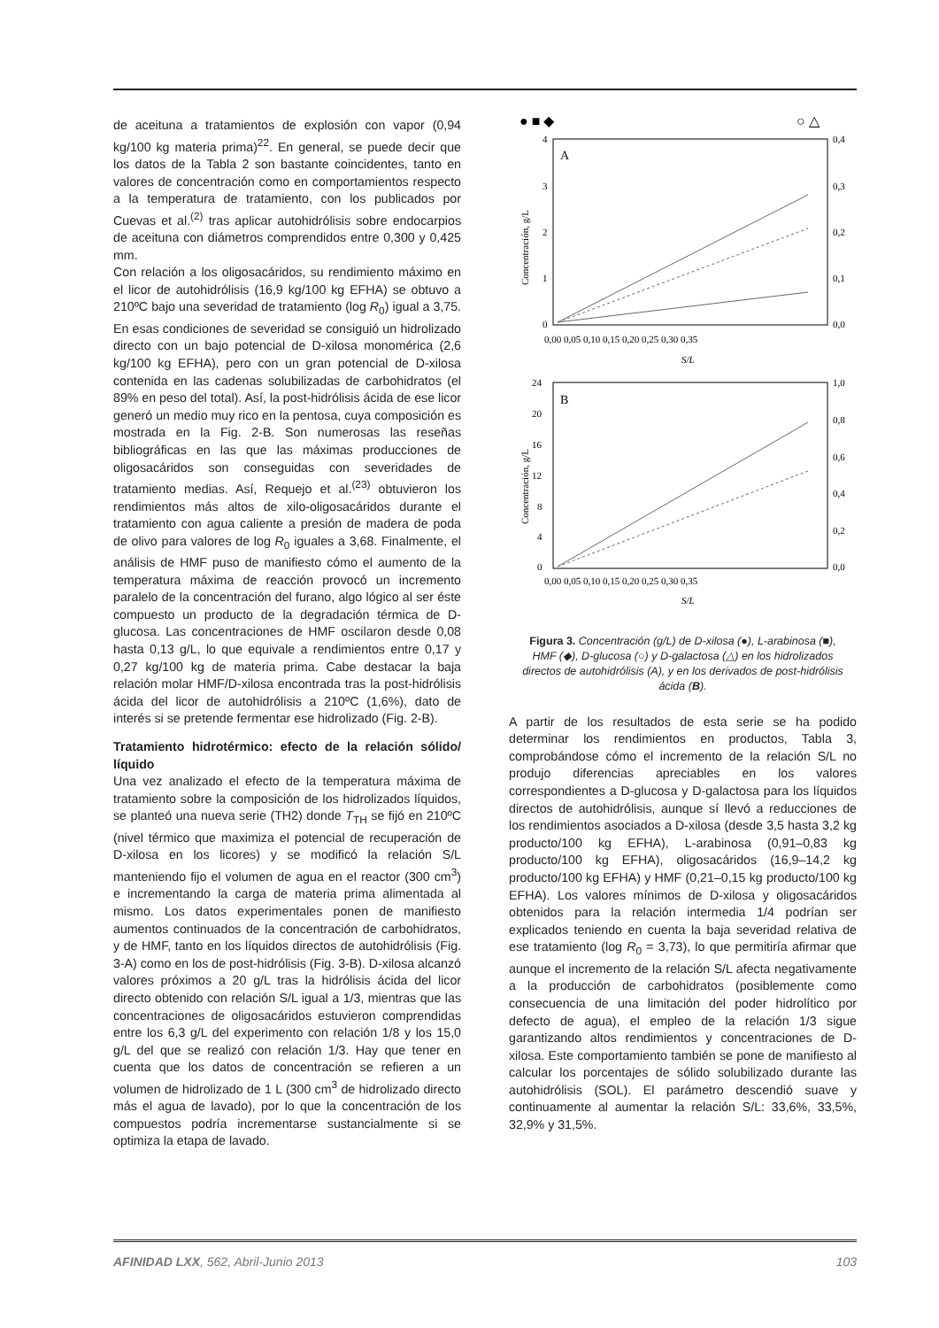de aceituna a tratamientos de explosión con vapor (0,94 kg/100 kg materia prima)<sup>22</sup>. En general, se puede decir que los datos de la Tabla 2 son bastante coincidentes, tanto en valores de concentración como en comportamientos respecto a la temperatura de tratamiento, con los publicados por Cuevas et al.<sup>(2)</sup> tras aplicar autohidrólisis sobre endocarpios de aceituna con diámetros comprendidos entre 0,300 y 0,425 mm.
Con relación a los oligosacáridos, su rendimiento máximo en el licor de autohidrólisis (16,9 kg/100 kg EFHA) se obtuvo a 210ºC bajo una severidad de tratamiento (log R<sub>0</sub>) igual a 3,75. En esas condiciones de severidad se consiguió un hidrolizado directo con un bajo potencial de D-xilosa monomérica (2,6 kg/100 kg EFHA), pero con un gran potencial de D-xilosa contenida en las cadenas solubilizadas de carbohidratos (el 89% en peso del total). Así, la post-hidrólisis ácida de ese licor generó un medio muy rico en la pentosa, cuya composición es mostrada en la Fig. 2-B. Son numerosas las reseñas bibliográficas en las que las máximas producciones de oligosacáridos son conseguidas con severidades de tratamiento medias. Así, Requejo et al.<sup>(23)</sup> obtuvieron los rendimientos más altos de xilo-oligosacáridos durante el tratamiento con agua caliente a presión de madera de poda de olivo para valores de log R<sub>0</sub> iguales a 3,68. Finalmente, el análisis de HMF puso de manifiesto cómo el aumento de la temperatura máxima de reacción provocó un incremento paralelo de la concentración del furano, algo lógico al ser éste compuesto un producto de la degradación térmica de D-glucosa. Las concentraciones de HMF oscilaron desde 0,08 hasta 0,13 g/L, lo que equivale a rendimientos entre 0,17 y 0,27 kg/100 kg de materia prima. Cabe destacar la baja relación molar HMF/D-xilosa encontrada tras la post-hidrólisis ácida del licor de autohidrólisis a 210ºC (1,6%), dato de interés si se pretende fermentar ese hidrolizado (Fig. 2-B).
Tratamiento hidrotérmico: efecto de la relación sólido/ líquido
Una vez analizado el efecto de la temperatura máxima de tratamiento sobre la composición de los hidrolizados líquidos, se planteó una nueva serie (TH2) donde T<sub>TH</sub> se fijó en 210ºC (nivel térmico que maximiza el potencial de recuperación de D-xilosa en los licores) y se modificó la relación S/L manteniendo fijo el volumen de agua en el reactor (300 cm<sup>3</sup>) e incrementando la carga de materia prima alimentada al mismo. Los datos experimentales ponen de manifiesto aumentos continuados de la concentración de carbohidratos, y de HMF, tanto en los líquidos directos de autohidrólisis (Fig. 3-A) como en los de post-hidrólisis (Fig. 3-B). D-xilosa alcanzó valores próximos a 20 g/L tras la hidrólisis ácida del licor directo obtenido con relación S/L igual a 1/3, mientras que las concentraciones de oligosacáridos estuvieron comprendidas entre los 6,3 g/L del experimento con relación 1/8 y los 15,0 g/L del que se realizó con relación 1/3. Hay que tener en cuenta que los datos de concentración se refieren a un volumen de hidrolizado de 1 L (300 cm<sup>3</sup> de hidrolizado directo más el agua de lavado), por lo que la concentración de los compuestos podría incrementarse sustancialmente si se optimiza la etapa de lavado.
● ■ ◆
○ △
A
4
3
2
1
0
0,4
0,3
0,2
0,1
0,0
0,00 0,05 0,10 0,15 0,20 0,25 0,30 0,35
S/L
Concentración, g/L
B
24
20
16
12
8
4
0
1,0
0,8
0,6
0,4
0,2
0,0
0,00 0,05 0,10 0,15 0,20 0,25 0,30 0,35
S/L
Concentración, g/L
Figura 3. Concentración (g/L) de D-xilosa (●), L-arabinosa (■), HMF (◆), D-glucosa (○) y D-galactosa (△) en los hidrolizados directos de autohidrólisis (A), y en los derivados de post-hidrólisis ácida (B).
A partir de los resultados de esta serie se ha podido determinar los rendimientos en productos, Tabla 3, comprobándose cómo el incremento de la relación S/L no produjo diferencias apreciables en los valores correspondientes a D-glucosa y D-galactosa para los líquidos directos de autohidrólisis, aunque sí llevó a reducciones de los rendimientos asociados a D-xilosa (desde 3,5 hasta 3,2 kg producto/100 kg EFHA), L-arabinosa (0,91–0,83 kg producto/100 kg EFHA), oligosacáridos (16,9–14,2 kg producto/100 kg EFHA) y HMF (0,21–0,15 kg producto/100 kg EFHA). Los valores mínimos de D-xilosa y oligosacáridos obtenidos para la relación intermedia 1/4 podrían ser explicados teniendo en cuenta la baja severidad relativa de ese tratamiento (log R<sub>0</sub> = 3,73), lo que permitiría afirmar que aunque el incremento de la relación S/L afecta negativamente a la producción de carbohidratos (posiblemente como consecuencia de una limitación del poder hidrolítico por defecto de agua), el empleo de la relación 1/3 sigue garantizando altos rendimientos y concentraciones de D-xilosa. Este comportamiento también se pone de manifiesto al calcular los porcentajes de sólido solubilizado durante las autohidrólisis (SOL). El parámetro descendió suave y continuamente al aumentar la relación S/L: 33,6%, 33,5%, 32,9% y 31,5%.
AFINIDAD LXX, 562, Abril-Junio 2013 103